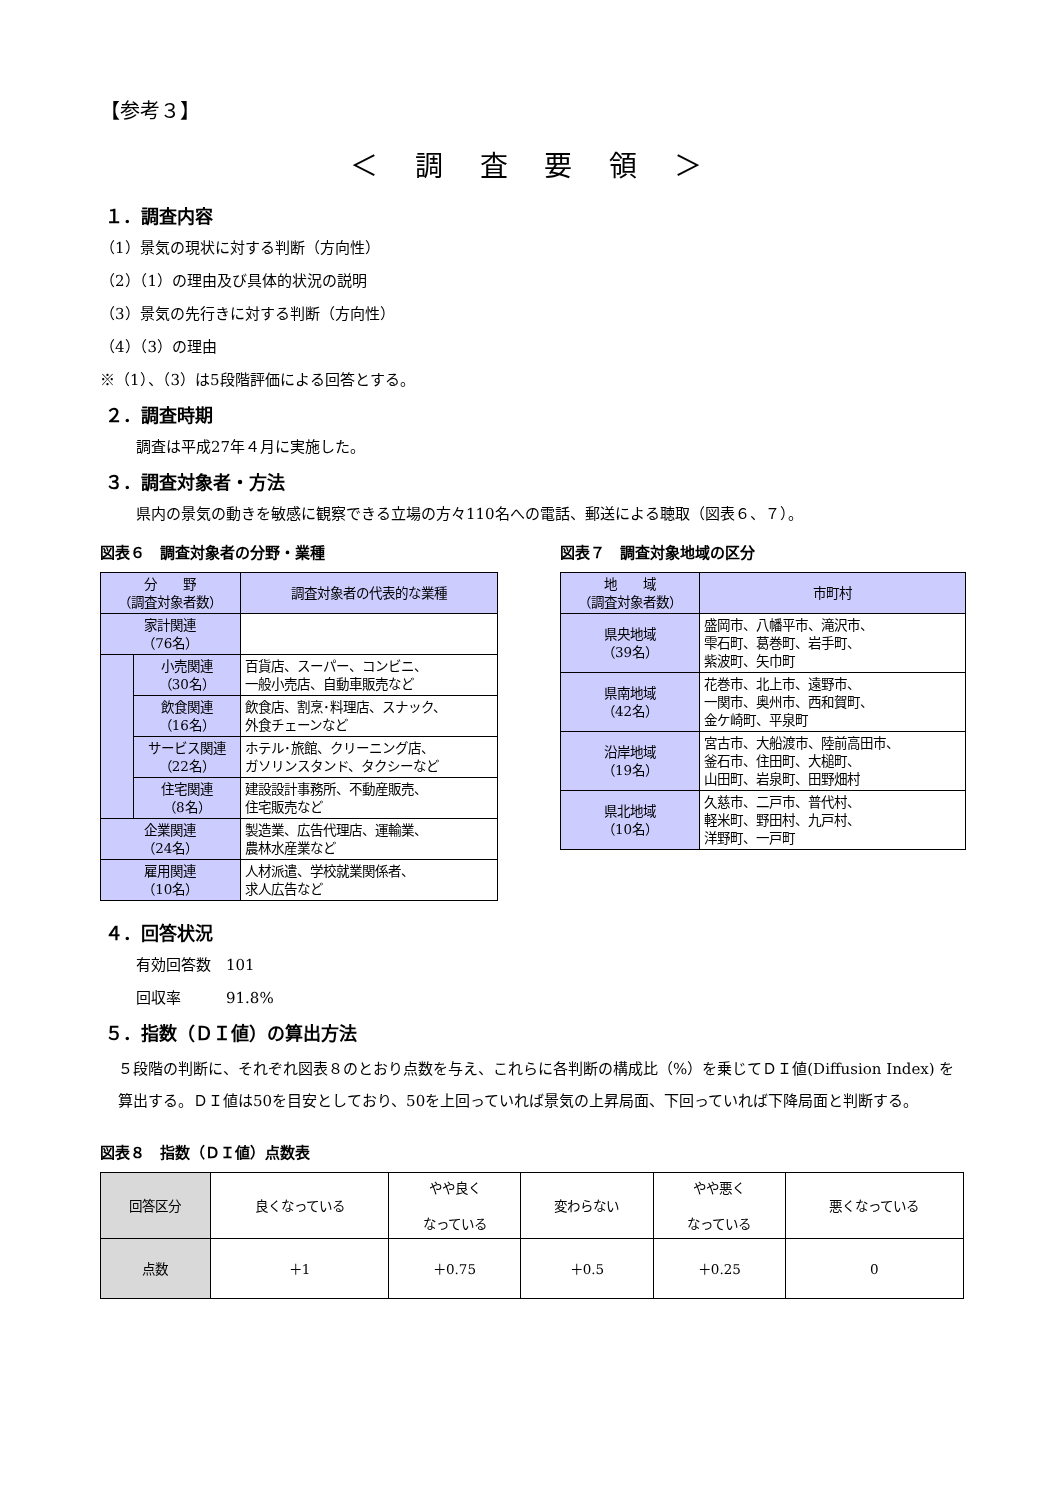【参考３】
＜ 調 査 要 領 ＞
１．調査内容
（1）景気の現状に対する判断（方向性）
（2）（1）の理由及び具体的状況の説明
（3）景気の先行きに対する判断（方向性）
（4）（3）の理由
※（1）、（3）は5段階評価による回答とする。
２．調査時期
調査は平成27年４月に実施した。
３．調査対象者・方法
県内の景気の動きを敏感に観察できる立場の方々110名への電話、郵送による聴取（図表６、７）。
図表６　調査対象者の分野・業種
| 分 野 （調査対象者数） | | 調査対象者の代表的な業種 |
| --- | --- | --- |
| 家計関連 （76名） | | |
| | 小売関連 （30名） | 百貨店、スーパー、コンビニ、 一般小売店、自動車販売など |
| | 飲食関連 （16名） | 飲食店、割烹･料理店、スナック、 外食チェーンなど |
| | サービス関連 （22名） | ホテル･旅館、クリーニング店、 ガソリンスタンド、タクシーなど |
| | 住宅関連 （8名） | 建設設計事務所、不動産販売、 住宅販売など |
| 企業関連 （24名） | | 製造業、広告代理店、運輸業、 農林水産業など |
| 雇用関連 （10名） | | 人材派遣、学校就業関係者、 求人広告など |
図表７　調査対象地域の区分
| 地 域 （調査対象者数） | 市町村 |
| --- | --- |
| 県央地域 （39名） | 盛岡市、八幡平市、滝沢市、 雫石町、葛巻町、岩手町、 紫波町、矢巾町 |
| 県南地域 （42名） | 花巻市、北上市、遠野市、 一関市、奥州市、西和賀町、 金ケ崎町、平泉町 |
| 沿岸地域 （19名） | 宮古市、大船渡市、陸前高田市、 釜石市、住田町、大槌町、 山田町、岩泉町、田野畑村 |
| 県北地域 （10名） | 久慈市、二戸市、普代村、 軽米町、野田村、九戸村、 洋野町、一戸町 |
４．回答状況
有効回答数　101
回収率　　　91.8%
５．指数（ＤＩ値）の算出方法
５段階の判断に、それぞれ図表８のとおり点数を与え、これらに各判断の構成比（%）を乗じてＤＩ値(Diffusion Index) を算出する。ＤＩ値は50を目安としており、50を上回っていれば景気の上昇局面、下回っていれば下降局面と判断する。
図表８　指数（ＤＩ値）点数表
| 回答区分 | 良くなっている | やや良く なっている | 変わらない | やや悪く なっている | 悪くなっている |
| 点数 | ＋1 | ＋0.75 | ＋0.5 | ＋0.25 | 0 |